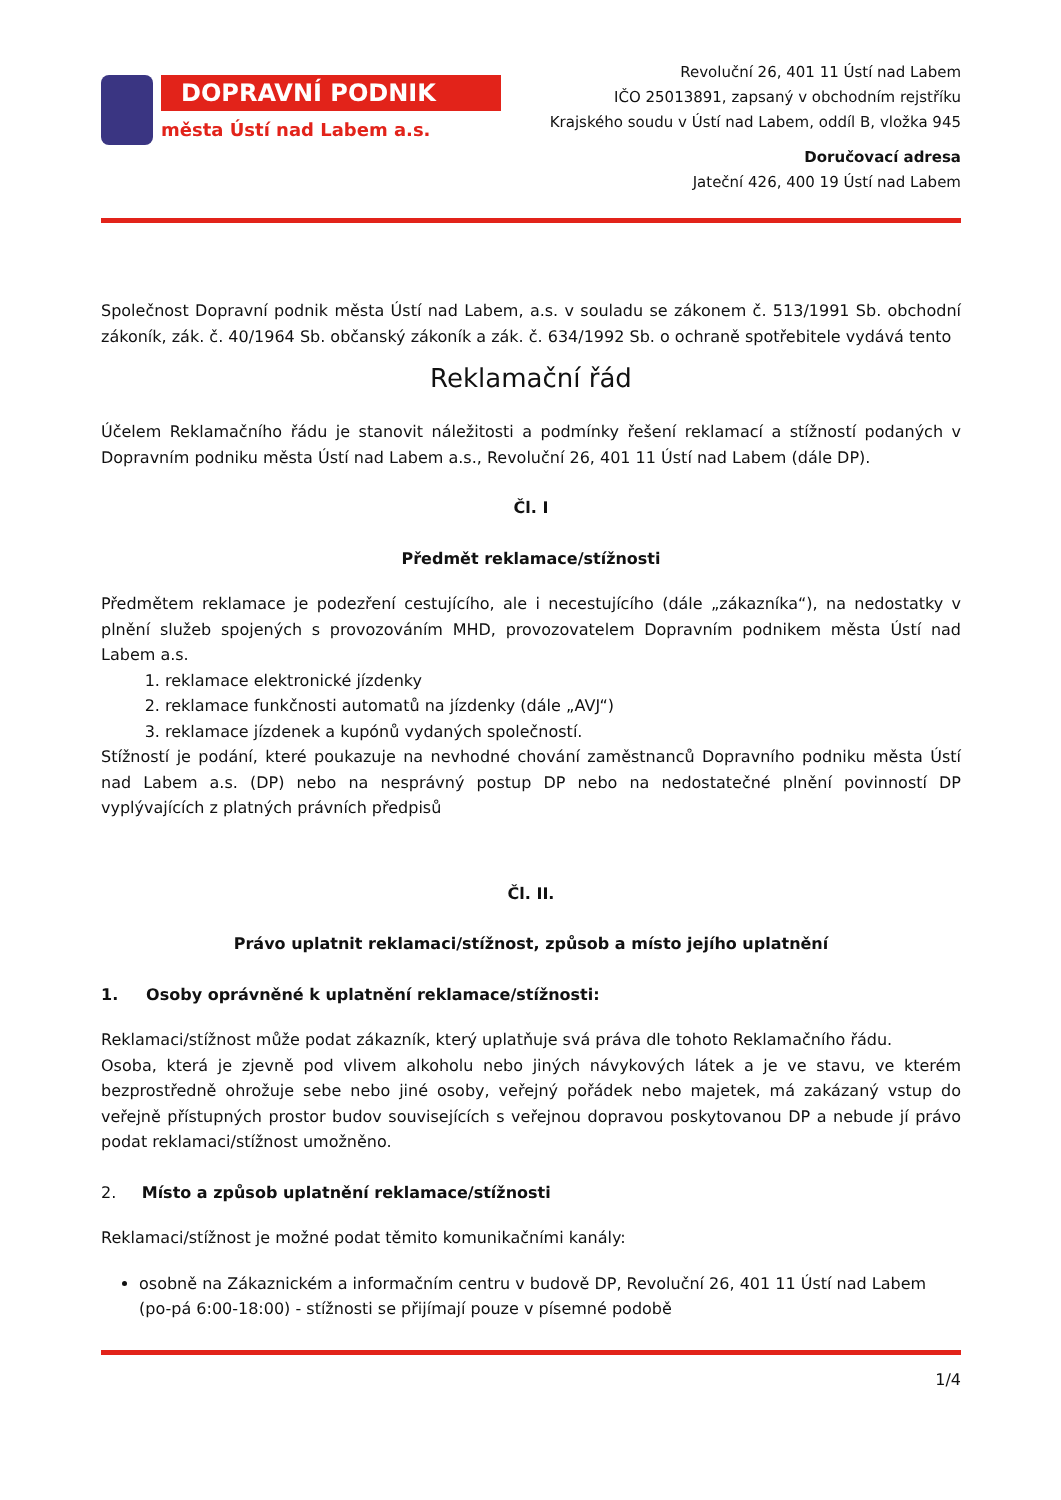DOPRAVNÍ PODNIK
města Ústí nad Labem a.s.
Revoluční 26, 401 11 Ústí nad Labem
IČO 25013891, zapsaný v obchodním rejstříku
Krajského soudu v Ústí nad Labem, oddíl B, vložka 945
Doručovací adresa
Jateční 426, 400 19 Ústí nad Labem
Společnost Dopravní podnik města Ústí nad Labem, a.s. v souladu se zákonem č. 513/1991 Sb. obchodní zákoník, zák. č. 40/1964 Sb. občanský zákoník a zák. č. 634/1992 Sb. o ochraně spotřebitele vydává tento
Reklamační řád
Účelem Reklamačního řádu je stanovit náležitosti a podmínky řešení reklamací a stížností podaných v Dopravním podniku města Ústí nad Labem a.s., Revoluční 26, 401 11 Ústí nad Labem (dále DP).
Čl. I
Předmět reklamace/stížnosti
Předmětem reklamace je podezření cestujícího, ale i necestujícího (dále „zákazníka“), na nedostatky v plnění služeb spojených s provozováním MHD, provozovatelem Dopravním podnikem města Ústí nad Labem a.s.
1. reklamace elektronické jízdenky
2. reklamace funkčnosti automatů na jízdenky (dále „AVJ“)
3. reklamace jízdenek a kupónů vydaných společností.
Stížností je podání, které poukazuje na nevhodné chování zaměstnanců Dopravního podniku města Ústí nad Labem a.s. (DP) nebo na nesprávný postup DP nebo na nedostatečné plnění povinností DP vyplývajících z platných právních předpisů
Čl. II.
Právo uplatnit reklamaci/stížnost, způsob a místo jejího uplatnění
1. Osoby oprávněné k uplatnění reklamace/stížnosti:
Reklamaci/stížnost může podat zákazník, který uplatňuje svá práva dle tohoto Reklamačního řádu.
Osoba, která je zjevně pod vlivem alkoholu nebo jiných návykových látek a je ve stavu, ve kterém bezprostředně ohrožuje sebe nebo jiné osoby, veřejný pořádek nebo majetek, má zakázaný vstup do veřejně přístupných prostor budov souvisejících s veřejnou dopravou poskytovanou DP a nebude jí právo podat reklamaci/stížnost umožněno.
2. Místo a způsob uplatnění reklamace/stížnosti
Reklamaci/stížnost je možné podat těmito komunikačními kanály:
osobně na Zákaznickém a informačním centru v budově DP, Revoluční 26, 401 11 Ústí nad Labem (po-pá 6:00-18:00) - stížnosti se přijímají pouze v písemné podobě
1/4